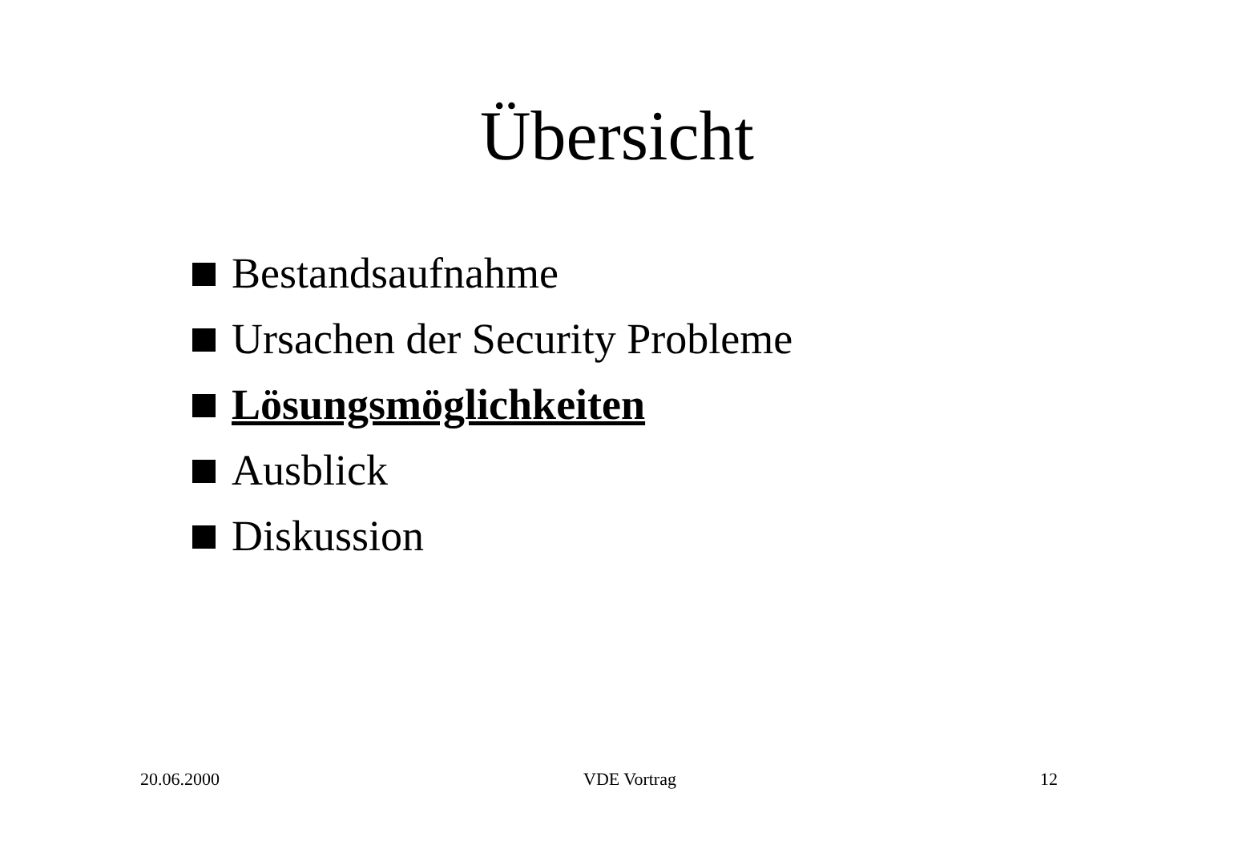Übersicht
Bestandsaufnahme
Ursachen der Security Probleme
Lösungsmöglichkeiten
Ausblick
Diskussion
20.06.2000 VDE Vortrag 12